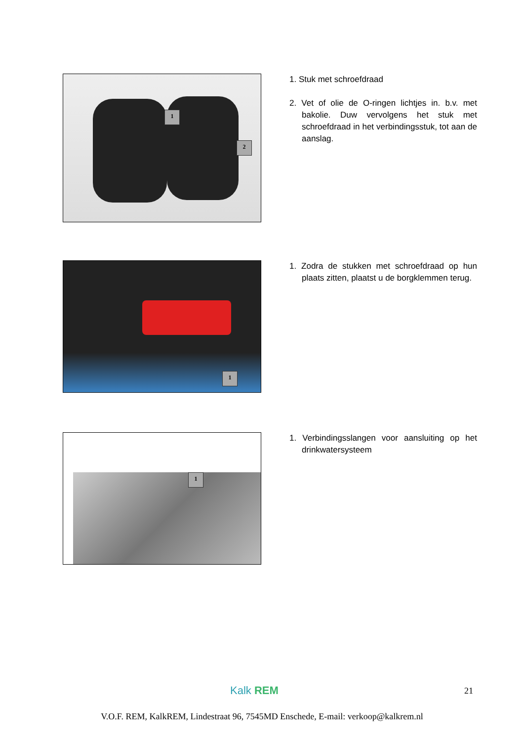1
2
1. Stuk met schroefdraad
2. Vet of olie de O-ringen lichtjes in. b.v. met bakolie. Duw vervolgens het stuk met schroefdraad in het verbindingsstuk, tot aan de aanslag.
1
1. Zodra de stukken met schroefdraad op hun plaats zitten, plaatst u de borgklemmen terug.
1
1. Verbindingsslangen voor aansluiting op het drinkwatersysteem
Kalk REM 21
V.O.F. REM, KalkREM, Lindestraat 96, 7545MD Enschede, E-mail: verkoop@kalkrem.nl